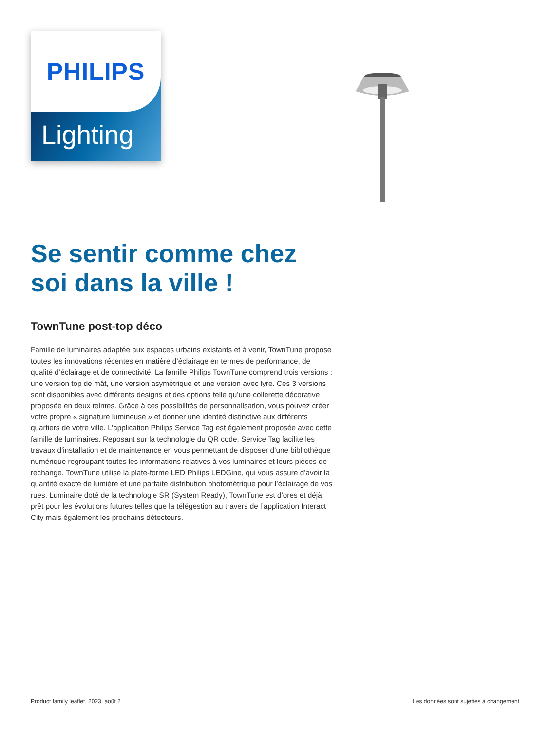PHILIPS
Lighting
Se sentir comme chez soi dans la ville !
TownTune post-top déco
Famille de luminaires adaptée aux espaces urbains existants et à venir, TownTune propose toutes les innovations récentes en matière d’éclairage en termes de performance, de qualité d’éclairage et de connectivité. La famille Philips TownTune comprend trois versions : une version top de mât, une version asymétrique et une version avec lyre. Ces 3 versions sont disponibles avec différents designs et des options telle qu’une collerette décorative proposée en deux teintes. Grâce à ces possibilités de personnalisation, vous pouvez créer votre propre « signature lumineuse » et donner une identité distinctive aux différents quartiers de votre ville. L’application Philips Service Tag est également proposée avec cette famille de luminaires. Reposant sur la technologie du QR code, Service Tag facilite les travaux d’installation et de maintenance en vous permettant de disposer d’une bibliothèque numérique regroupant toutes les informations relatives à vos luminaires et leurs pièces de rechange. TownTune utilise la plate-forme LED Philips LEDGine, qui vous assure d’avoir la quantité exacte de lumière et une parfaite distribution photométrique pour l’éclairage de vos rues. Luminaire doté de la technologie SR (System Ready), TownTune est d’ores et déjà prêt pour les évolutions futures telles que la télégestion au travers de l’application Interact City mais également les prochains détecteurs.
Product family leaflet, 2023, août 2 Les données sont sujettes à changement